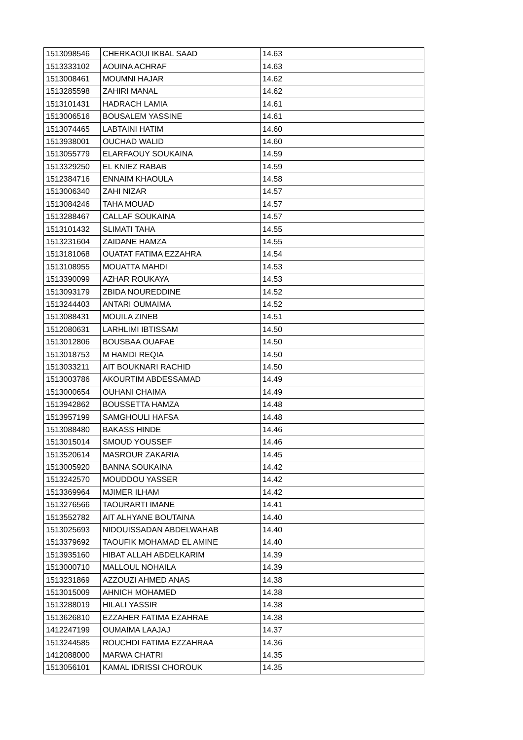| 1513098546 | CHERKAOUI IKBAL SAAD | 14.63 |
| 1513333102 | AOUINA ACHRAF | 14.63 |
| 1513008461 | MOUMNI HAJAR | 14.62 |
| 1513285598 | ZAHIRI MANAL | 14.62 |
| 1513101431 | HADRACH LAMIA | 14.61 |
| 1513006516 | BOUSALEM YASSINE | 14.61 |
| 1513074465 | LABTAINI HATIM | 14.60 |
| 1513938001 | OUCHAD WALID | 14.60 |
| 1513055779 | ELARFAOUY SOUKAINA | 14.59 |
| 1513329250 | EL KNIEZ RABAB | 14.59 |
| 1512384716 | ENNAIM KHAOULA | 14.58 |
| 1513006340 | ZAHI NIZAR | 14.57 |
| 1513084246 | TAHA MOUAD | 14.57 |
| 1513288467 | CALLAF SOUKAINA | 14.57 |
| 1513101432 | SLIMATI TAHA | 14.55 |
| 1513231604 | ZAIDANE HAMZA | 14.55 |
| 1513181068 | OUATAT FATIMA EZZAHRA | 14.54 |
| 1513108955 | MOUATTA MAHDI | 14.53 |
| 1513390099 | AZHAR ROUKAYA | 14.53 |
| 1513093179 | ZBIDA NOUREDDINE | 14.52 |
| 1513244403 | ANTARI OUMAIMA | 14.52 |
| 1513088431 | MOUILA ZINEB | 14.51 |
| 1512080631 | LARHLIMI IBTISSAM | 14.50 |
| 1513012806 | BOUSBAA OUAFAE | 14.50 |
| 1513018753 | M HAMDI REQIA | 14.50 |
| 1513033211 | AIT BOUKNARI RACHID | 14.50 |
| 1513003786 | AKOURTIM ABDESSAMAD | 14.49 |
| 1513000654 | OUHANI CHAIMA | 14.49 |
| 1513942862 | BOUSSETTA HAMZA | 14.48 |
| 1513957199 | SAMGHOULI HAFSA | 14.48 |
| 1513088480 | BAKASS HINDE | 14.46 |
| 1513015014 | SMOUD YOUSSEF | 14.46 |
| 1513520614 | MASROUR ZAKARIA | 14.45 |
| 1513005920 | BANNA SOUKAINA | 14.42 |
| 1513242570 | MOUDDOU YASSER | 14.42 |
| 1513369964 | MJIMER ILHAM | 14.42 |
| 1513276566 | TAOURARTI IMANE | 14.41 |
| 1513552782 | AIT ALHYANE BOUTAINA | 14.40 |
| 1513025693 | NIDOUISSADAN ABDELWAHAB | 14.40 |
| 1513379692 | TAOUFIK MOHAMAD EL AMINE | 14.40 |
| 1513935160 | HIBAT ALLAH ABDELKARIM | 14.39 |
| 1513000710 | MALLOUL NOHAILA | 14.39 |
| 1513231869 | AZZOUZI AHMED ANAS | 14.38 |
| 1513015009 | AHNICH MOHAMED | 14.38 |
| 1513288019 | HILALI YASSIR | 14.38 |
| 1513626810 | EZZAHER FATIMA EZAHRAE | 14.38 |
| 1412247199 | OUMAIMA LAAJAJ | 14.37 |
| 1513244585 | ROUCHDI FATIMA EZZAHRAA | 14.36 |
| 1412088000 | MARWA CHATRI | 14.35 |
| 1513056101 | KAMAL IDRISSI CHOROUK | 14.35 |